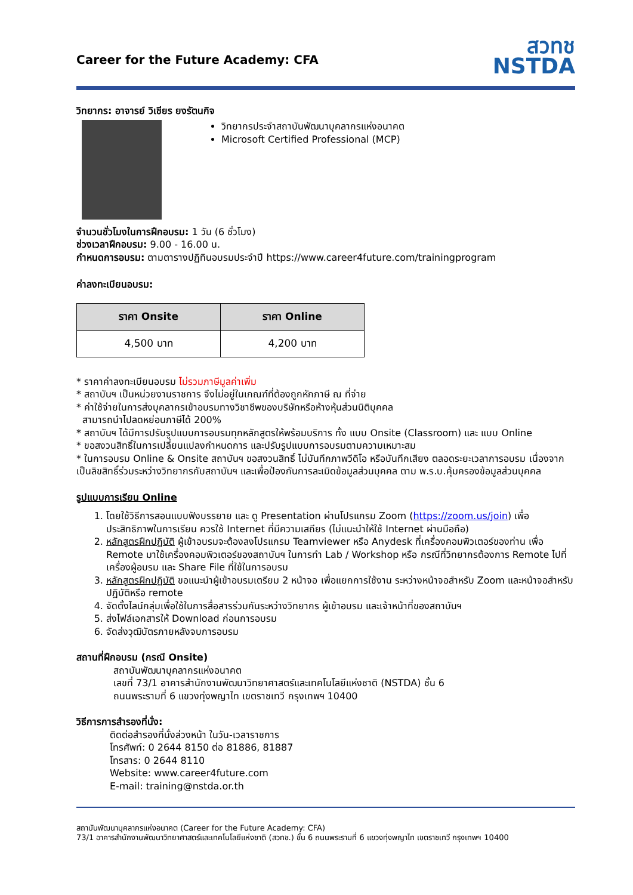Career for the Future Academy: CFA
สวทช
NSTDA
วิทยากร: อาจารย์ วิเชียร ยงรัตนกิจ
วิทยากรประจำสถาบันพัฒนาบุคลากรแห่งอนาคต
Microsoft Certified Professional (MCP)
จำนวนชั่วโมงในการฝึกอบรม: 1 วัน (6 ชั่วโมง)
ช่วงเวลาฝึกอบรม: 9.00 - 16.00 น.
กำหนดการอบรม: ตามตารางปฏิทินอบรมประจำปี https://www.career4future.com/trainingprogram
ค่าลงทะเบียนอบรม:
| ราคา Onsite | ราคา Online |
| --- | --- |
| 4,500 บาท | 4,200 บาท |
* ราคาค่าลงทะเบียนอบรม ไม่รวมภาษีมูลค่าเพิ่ม
* สถาบันฯ เป็นหน่วยงานราชการ จึงไม่อยู่ในเกณฑ์ที่ต้องถูกหักภาษี ณ ที่จ่าย
* ค่าใช้จ่ายในการส่งบุคลากรเข้าอบรมทางวิชาชีพของบริษัทหรือห้างหุ้นส่วนนิติบุคคล
สามารถนำไปลดหย่อนภาษีได้ 200%
* สถาบันฯ ได้มีการปรับรูปแบบการอบรมทุกหลักสูตรให้พร้อมบริการ ทั้ง แบบ Onsite (Classroom) และ แบบ Online
* ขอสงวนสิทธิ์ในการเปลี่ยนแปลงกำหนดการ และปรับรูปแบบการอบรมตามความเหมาะสม
* ในการอบรม Online & Onsite สถาบันฯ ขอสงวนสิทธิ์ ไม่บันทึกภาพวีดิโอ หรือบันทึกเสียง ตลอดระยะเวลาการอบรม เนื่องจากเป็นลิขสิทธิ์ร่วมระหว่างวิทยากรกับสถาบันฯ และเพื่อป้องกันการละเมิดข้อมูลส่วนบุคคล ตาม พ.ร.บ.คุ้มครองข้อมูลส่วนบุคคล
รูปแบบการเรียน Online
1. โดยใช้วิธีการสอนแบบฟังบรรยาย และ ดู Presentation ผ่านโปรแกรม Zoom (https://zoom.us/join) เพื่อประสิทธิภาพในการเรียน ควรใช้ Internet ที่มีความเสถียร (ไม่แนะนำให้ใช้ Internet ผ่านมือถือ)
2. หลักสูตรฝึกปฏิบัติ ผู้เข้าอบรมจะต้องลงโปรแกรม Teamviewer หรือ Anydesk ที่เครื่องคอมพิวเตอร์ของท่าน เพื่อ Remote มาใช้เครื่องคอมพิวเตอร์ของสถาบันฯ ในการทำ Lab / Workshop หรือ กรณีที่วิทยากรต้องการ Remote ไปที่เครื่องผู้อบรม และ Share File ที่ใช้ในการอบรม
3. หลักสูตรฝึกปฏิบัติ ขอแนะนำผู้เข้าอบรมเตรียม 2 หน้าจอ เพื่อแยกการใช้งาน ระหว่างหน้าจอสำหรับ Zoom และหน้าจอสำหรับปฏิบัติหรือ remote
4. จัดตั้งไลน์กลุ่มเพื่อใช้ในการสื่อสารร่วมกันระหว่างวิทยากร ผู้เข้าอบรม และเจ้าหน้าที่ของสถาบันฯ
5. ส่งไฟล์เอกสารให้ Download ก่อนการอบรม
6. จัดส่งวุฒิบัตรภายหลังจบการอบรม
สถานที่ฝึกอบรม (กรณี Onsite)
สถาบันพัฒนาบุคลากรแห่งอนาคต
เลขที่ 73/1 อาคารสำนักงานพัฒนาวิทยาศาสตร์และเทคโนโลยีแห่งชาติ (NSTDA) ชั้น 6
ถนนพระรามที่ 6 แขวงทุ่งพญาไท เขตราชเทวี กรุงเทพฯ 10400
วิธีการการสำรองที่นั่ง:
ติดต่อสำรองที่นั่งล่วงหน้า ในวัน-เวลาราชการ
โทรศัพท์: 0 2644 8150 ต่อ 81886, 81887
โทรสาร: 0 2644 8110
Website: www.career4future.com
E-mail: training@nstda.or.th
สถาบันพัฒนาบุคลากรแห่งอนาคต (Career for the Future Academy: CFA)
73/1 อาคารสำนักงานพัฒนาวิทยาศาสตร์และเทคโนโลยีแห่งชาติ (สวทช.) ชั้น 6 ถนนพระรามที่ 6 แขวงทุ่งพญาไท เขตราชเทวี กรุงเทพฯ 10400